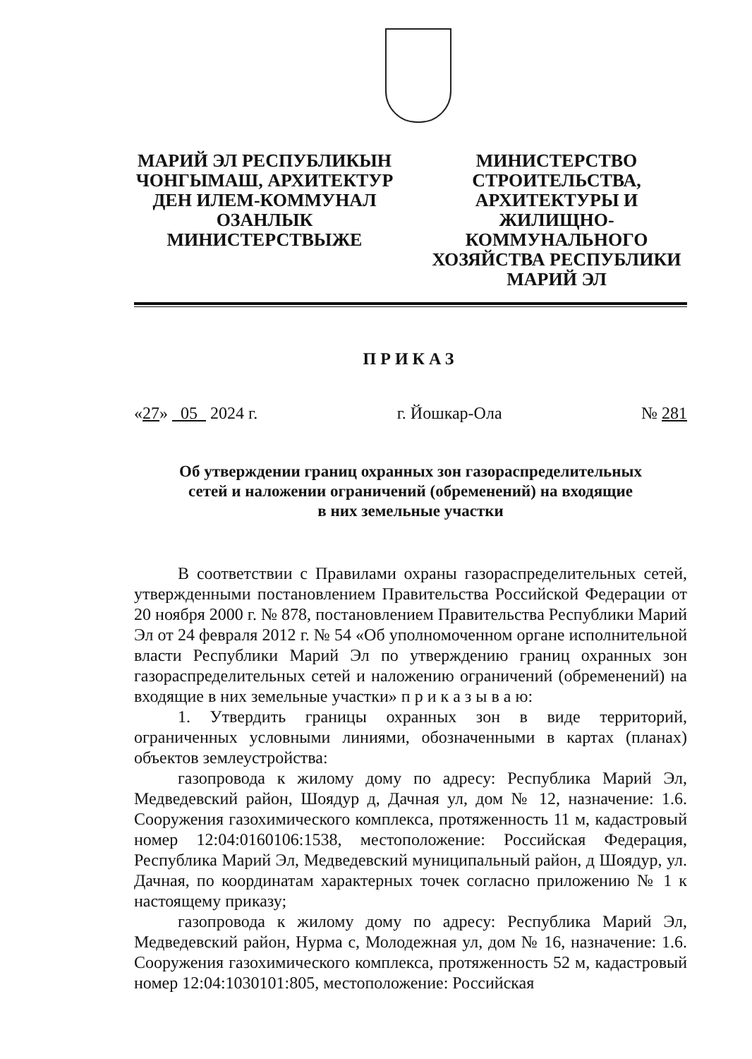МАРИЙ ЭЛ РЕСПУБЛИКЫН ЧОНГЫМАШ, АРХИТЕКТУР ДЕН ИЛЕМ-КОММУНАЛ ОЗАНЛЫК МИНИСТЕРСТВЫЖЕ
МИНИСТЕРСТВО СТРОИТЕЛЬСТВА, АРХИТЕКТУРЫ И ЖИЛИЩНО-КОММУНАЛЬНОГО ХОЗЯЙСТВА РЕСПУБЛИКИ МАРИЙ ЭЛ
ПРИКАЗ
«27» 05 2024 г. г. Йошкар-Ола № 281
Об утверждении границ охранных зон газораспределительных
сетей и наложении ограничений (обременений) на входящие
в них земельные участки
В соответствии с Правилами охраны газораспределительных сетей, утвержденными постановлением Правительства Российской Федерации от 20 ноября 2000 г. № 878, постановлением Правительства Республики Марий Эл от 24 февраля 2012 г. № 54 «Об уполномоченном органе исполнительной власти Республики Марий Эл по утверждению границ охранных зон газораспределительных сетей и наложению ограничений (обременений) на входящие в них земельные участки» п р и к а з ы в а ю:
1. Утвердить границы охранных зон в виде территорий, ограниченных условными линиями, обозначенными в картах (планах) объектов землеустройства:
газопровода к жилому дому по адресу: Республика Марий Эл, Медведевский район, Шоядур д, Дачная ул, дом № 12, назначение: 1.6. Сооружения газохимического комплекса, протяженность 11 м, кадастровый номер 12:04:0160106:1538, местоположение: Российская Федерация, Республика Марий Эл, Медведевский муниципальный район, д Шоядур, ул. Дачная, по координатам характерных точек согласно приложению № 1 к настоящему приказу;
газопровода к жилому дому по адресу: Республика Марий Эл, Медведевский район, Нурма с, Молодежная ул, дом № 16, назначение: 1.6. Сооружения газохимического комплекса, протяженность 52 м, кадастровый номер 12:04:1030101:805, местоположение: Российская